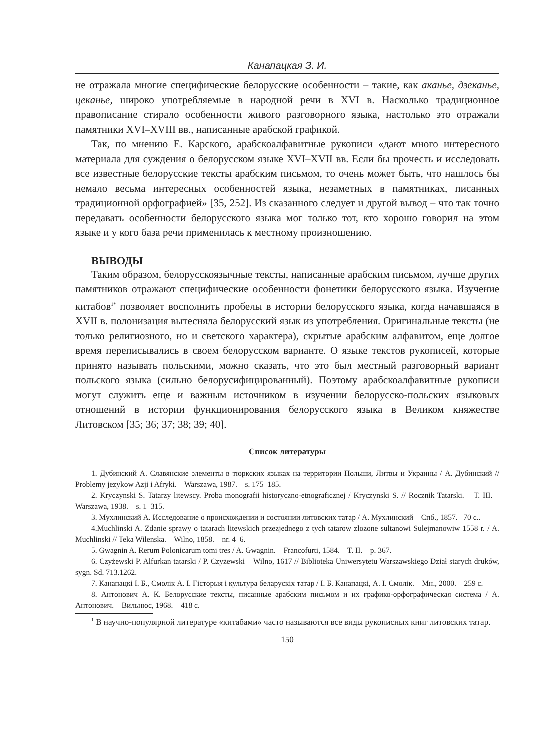Канапацкая З. И.
не отражала многие специфические белорусские особенности – такие, как аканье, дзеканье, цеканье, широко употребляемые в народной речи в XVI в. Насколько традиционное правописание стирало особенности живого разговорного языка, настолько это отражали памятники XVI–XVIII вв., написанные арабской графикой.
Так, по мнению Е. Карского, арабскоалфавитные рукописи «дают много интересного материала для суждения о белорусском языке XVI–XVII вв. Если бы прочесть и исследовать все известные белорусские тексты арабским письмом, то очень может быть, что нашлось бы немало весьма интересных особенностей языка, незаметных в памятниках, писанных традиционной орфографией» [35, 252]. Из сказанного следует и другой вывод – что так точно передавать особенности белорусского языка мог только тот, кто хорошо говорил на этом языке и у кого база речи применилась к местному произношению.
ВЫВОДЫ
Таким образом, белорусскоязычные тексты, написанные арабским письмом, лучше других памятников отражают специфические особенности фонетики белорусского языка. Изучение китабов<sup>1*</sup> позволяет восполнить пробелы в истории белорусского языка, когда начавшаяся в XVII в. полонизация вытесняла белорусский язык из употребления. Оригинальные тексты (не только религиозного, но и светского характера), скрытые арабским алфавитом, еще долгое время переписывались в своем белорусском варианте. О языке текстов рукописей, которые принято называть польскими, можно сказать, что это был местный разговорный вариант польского языка (сильно белорусифицированный). Поэтому арабскоалфавитные рукописи могут служить еще и важным источником в изучении белорусско-польских языковых отношений в истории функционирования белорусского языка в Великом княжестве Литовском [35; 36; 37; 38; 39; 40].
Список литературы
1. Дубинский А. Славянские элементы в тюркских языках на территории Польши, Литвы и Украины / А. Дубинский // Problemy jezykow Azji i Afryki. – Warszawa, 1987. – s. 175–185.
2. Kryczynski S. Tatarzy litewscy. Proba monografii historyczno-etnograficznej / Kryczynski S. // Rocznik Tatarski. – T. III. – Warszawa, 1938. – s. 1–315.
3. Мухлинский А. Исследование о происхождении и состоянии литовских татар / А. Мухлинский – Спб., 1857. –70 с..
4.Muchlinski A. Zdanie sprawy o tatarach litewskich przezjednego z tych tatarow zlozone sultanowi Sulejmanowiw 1558 r. / A. Muchlinski // Teka Wilenska. – Wilno, 1858. – nr. 4–6.
5. Gwagnin A. Rerum Polonicarum tomi tres / A. Gwagnin. – Francofurti, 1584. – T. II. – p. 367.
6. Czyżewski P. Alfurkan tatarski / P. Czyżewski – Wilno, 1617 // Biblioteka Uniwersytetu Warszawskiego Dział starych druków, sygn. Sd. 713.1262.
7. Канапацкі І. Б., Смолік А. І. Гісторыя і культура беларускіх татар / І. Б. Канапацкі, А. І. Смолік. – Мн., 2000. – 259 с.
8. Антонович А. К. Белорусские тексты, писанные арабским письмом и их графико-орфографическая система / А. Антонович. – Вильнюс, 1968. – 418 с.
<sup>1</sup> В научно-популярной литературе «китабами» часто называются все виды рукописных книг литовских татар.
150